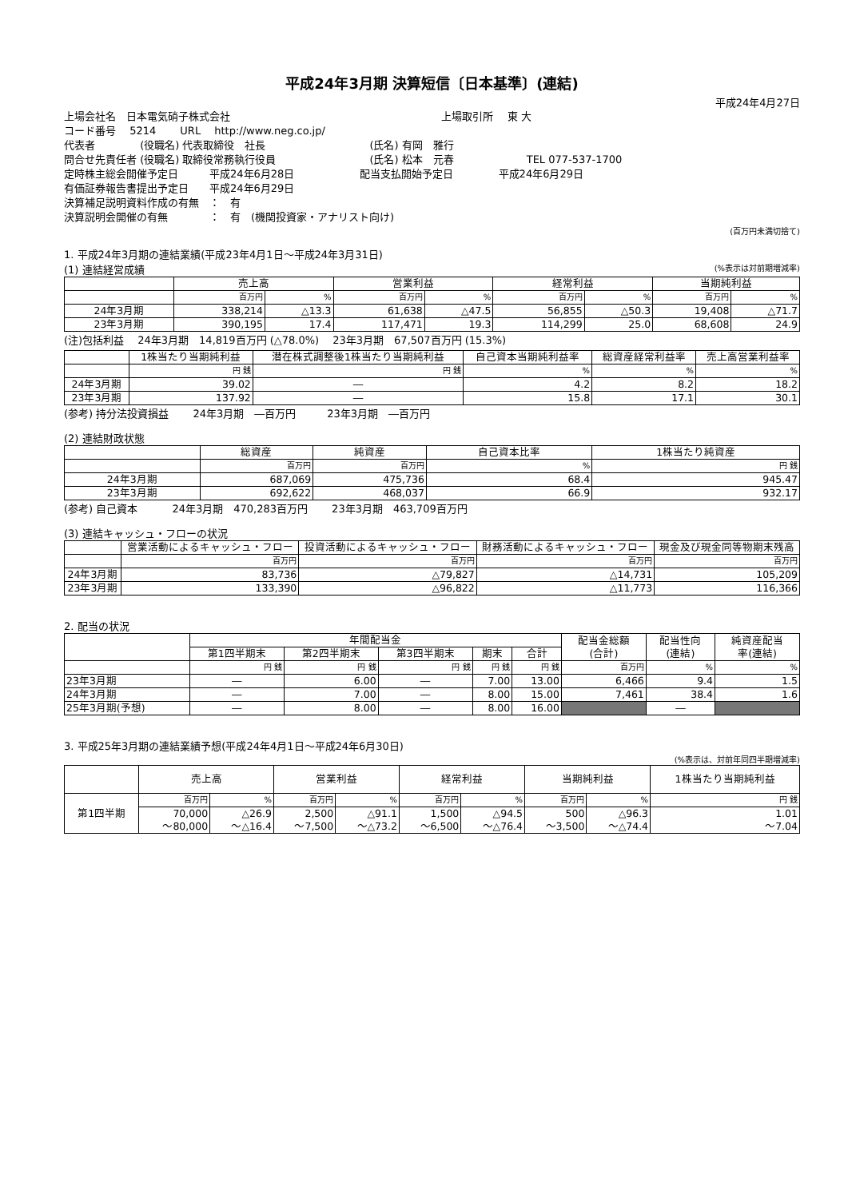平成24年3月期 決算短信〔日本基準〕(連結)
平成24年4月27日
上場会社名　日本電気硝子株式会社 上場取引所　 東 大
コード番号　 5214　　 URL　 http://www.neg.co.jp/
代表者　　　　 (役職名) 代表取締役　社長　　　　　　　　　　(氏名) 有岡　雅行
問合せ先責任者 (役職名) 取締役常務執行役員　　　　　　　　　(氏名) 松本　元春　　　　　　　TEL 077-537-1700
定時株主総会開催予定日　　　平成24年6月28日　　　　　　 配当支払開始予定日　　　　 平成24年6月29日
有価証券報告書提出予定日　　平成24年6月29日
決算補足説明資料作成の有無　：　有
決算説明会開催の有無　　　　：　有　(機関投資家・アナリスト向け)
(百万円未満切捨て)
1. 平成24年3月期の連結業績(平成23年4月1日～平成24年3月31日)
(1) 連結経営成績 (%表示は対前期増減率)
| | 売上高 | | 営業利益 | | 経常利益 | | 当期純利益 | |
| --- | --- | --- | --- | --- | --- | --- | --- | --- |
| | 百万円 | % | 百万円 | % | 百万円 | % | 百万円 | % |
| 24年3月期 | 338,214 | △13.3 | 61,638 | △47.5 | 56,855 | △50.3 | 19,408 | △71.7 |
| 23年3月期 | 390,195 | 17.4 | 117,471 | 19.3 | 114,299 | 25.0 | 68,608 | 24.9 |
(注)包括利益　 24年3月期　14,819百万円 (△78.0%)　 23年3月期　67,507百万円 (15.3%)
| | 1株当たり当期純利益 | 潜在株式調整後1株当たり当期純利益 | 自己資本当期純利益率 | 総資産経常利益率 | 売上高営業利益率 |
| --- | --- | --- | --- | --- | --- |
| | 円 銭 | 円 銭 | % | % | % |
| 24年3月期 | 39.02 | ― | 4.2 | 8.2 | 18.2 |
| 23年3月期 | 137.92 | ― | 15.8 | 17.1 | 30.1 |
(参考) 持分法投資損益　　 24年3月期　―百万円　　　23年3月期　―百万円
(2) 連結財政状態
| | 総資産 | 純資産 | 自己資本比率 | 1株当たり純資産 |
| --- | --- | --- | --- | --- |
| | 百万円 | 百万円 | % | 円 銭 |
| 24年3月期 | 687,069 | 475,736 | 68.4 | 945.47 |
| 23年3月期 | 692,622 | 468,037 | 66.9 | 932.17 |
(参考) 自己資本　　　 24年3月期　470,283百万円　　 23年3月期　463,709百万円
(3) 連結キャッシュ・フローの状況
| | 営業活動によるキャッシュ・フロー | 投資活動によるキャッシュ・フロー | 財務活動によるキャッシュ・フロー | 現金及び現金同等物期末残高 |
| --- | --- | --- | --- | --- |
| | 百万円 | 百万円 | 百万円 | 百万円 |
| 24年3月期 | 83,736 | △79,827 | △14,731 | 105,209 |
| 23年3月期 | 133,390 | △96,822 | △11,773 | 116,366 |
2. 配当の状況
| | 年間配当金 | | | | | 配当金総額 (合計) | 配当性向 (連結) | 純資産配当 率(連結) |
| --- | --- | --- | --- | --- | --- | --- | --- | --- |
| | 第1四半期末 | 第2四半期末 | 第3四半期末 | 期末 | 合計 | | | |
| | 円 銭 | 円 銭 | 円 銭 | 円 銭 | 円 銭 | 百万円 | % | % |
| 23年3月期 | ― | 6.00 | ― | 7.00 | 13.00 | 6,466 | 9.4 | 1.5 |
| 24年3月期 | ― | 7.00 | ― | 8.00 | 15.00 | 7,461 | 38.4 | 1.6 |
| 25年3月期(予想) | ― | 8.00 | ― | 8.00 | 16.00 | | ― | |
3. 平成25年3月期の連結業績予想(平成24年4月1日～平成24年6月30日)
(%表示は、対前年同四半期増減率)
| | 売上高 | | 営業利益 | | 経常利益 | | 当期純利益 | | 1株当たり当期純利益 |
| --- | --- | --- | --- | --- | --- | --- | --- | --- | --- |
| 第1四半期 | 百万円 | % | 百万円 | % | 百万円 | % | 百万円 | % | 円 銭 |
| | 70,000 | △26.9 | 2,500 | △91.1 | 1,500 | △94.5 | 500 | △96.3 | 1.01 |
| | ～80,000 | ～△16.4 | ～7,500 | ～△73.2 | ～6,500 | ～△76.4 | ～3,500 | ～△74.4 | ～7.04 |